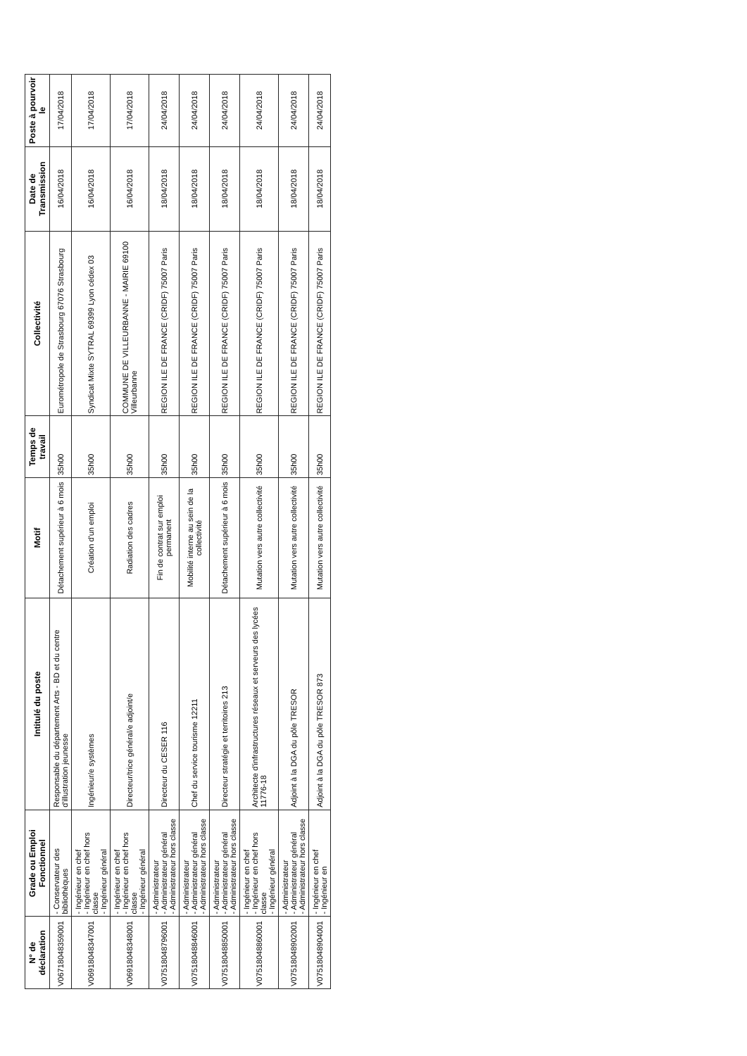| N° de déclaration | Grade ou Emploi Fonctionnel | Intitulé du poste | Motif | Temps de travail | Collectivité | Date de Transmission | Poste à pourvoir le |
| --- | --- | --- | --- | --- | --- | --- | --- |
| V0671804835900​1 | - Conservateur des bibliothèques | Responsable du département Arts - BD et du centre d'illustration jeunesse | Détachement supérieur à 6 mois | 35h00 | Eurométropole de Strasbourg 67076 Strasbourg | 16/04/2018 | 17/04/2018 |
| V069180483470​01 | - Ingénieur en chef - Ingénieur en chef hors classe - Ingénieur général | Ingénieur/e systèmes | Création d'un emploi | 35h00 | Syndicat Mixte SYTRAL 69399 Lyon cédex 03 | 16/04/2018 | 17/04/2018 |
| V069180483480​01 | - Ingénieur en chef - Ingénieur en chef hors classe - Ingénieur général | Directeur/trice général/e adjoint/e | Radiation des cadres | 35h00 | COMMUNE DE VILLEURBANNE - MAIRIE 69100 Villeurbanne | 16/04/2018 | 17/04/2018 |
| V075180487960​01 | - Administrateur - Administrateur général - Administrateur hors classe | Directeur du CESER 116 | Fin de contrat sur emploi permanent | 35h00 | REGION ILE DE FRANCE (CRIDF) 75007 Paris | 18/04/2018 | 24/04/2018 |
| V075180488460​01 | - Administrateur - Administrateur général - Administrateur hors classe | Chef du service tourisme 12211 | Mobilité interne au sein de la collectivité | 35h00 | REGION ILE DE FRANCE (CRIDF) 75007 Paris | 18/04/2018 | 24/04/2018 |
| V075180488500​01 | - Administrateur - Administrateur général - Administrateur hors classe | Directeur stratégie et territoires 213 | Détachement supérieur à 6 mois | 35h00 | REGION ILE DE FRANCE (CRIDF) 75007 Paris | 18/04/2018 | 24/04/2018 |
| V075180488600​01 | - Ingénieur en chef - Ingénieur en chef hors classe - Ingénieur général | Architecte d'infrastructures réseaux et serveurs des lycées 11776-18 | Mutation vers autre collectivité | 35h00 | REGION ILE DE FRANCE (CRIDF) 75007 Paris | 18/04/2018 | 24/04/2018 |
| V075180489020​01 | - Administrateur - Administrateur général - Administrateur hors classe | Adjoint à la DGA du pôle TRESOR | Mutation vers autre collectivité | 35h00 | REGION ILE DE FRANCE (CRIDF) 75007 Paris | 18/04/2018 | 24/04/2018 |
| V075180489040​01 | - Ingénieur en chef - Ingénieur en | Adjoint à la DGA du pôle TRESOR 873 | Mutation vers autre collectivité | 35h00 | REGION ILE DE FRANCE (CRIDF) 75007 Paris | 18/04/2018 | 24/04/2018 |